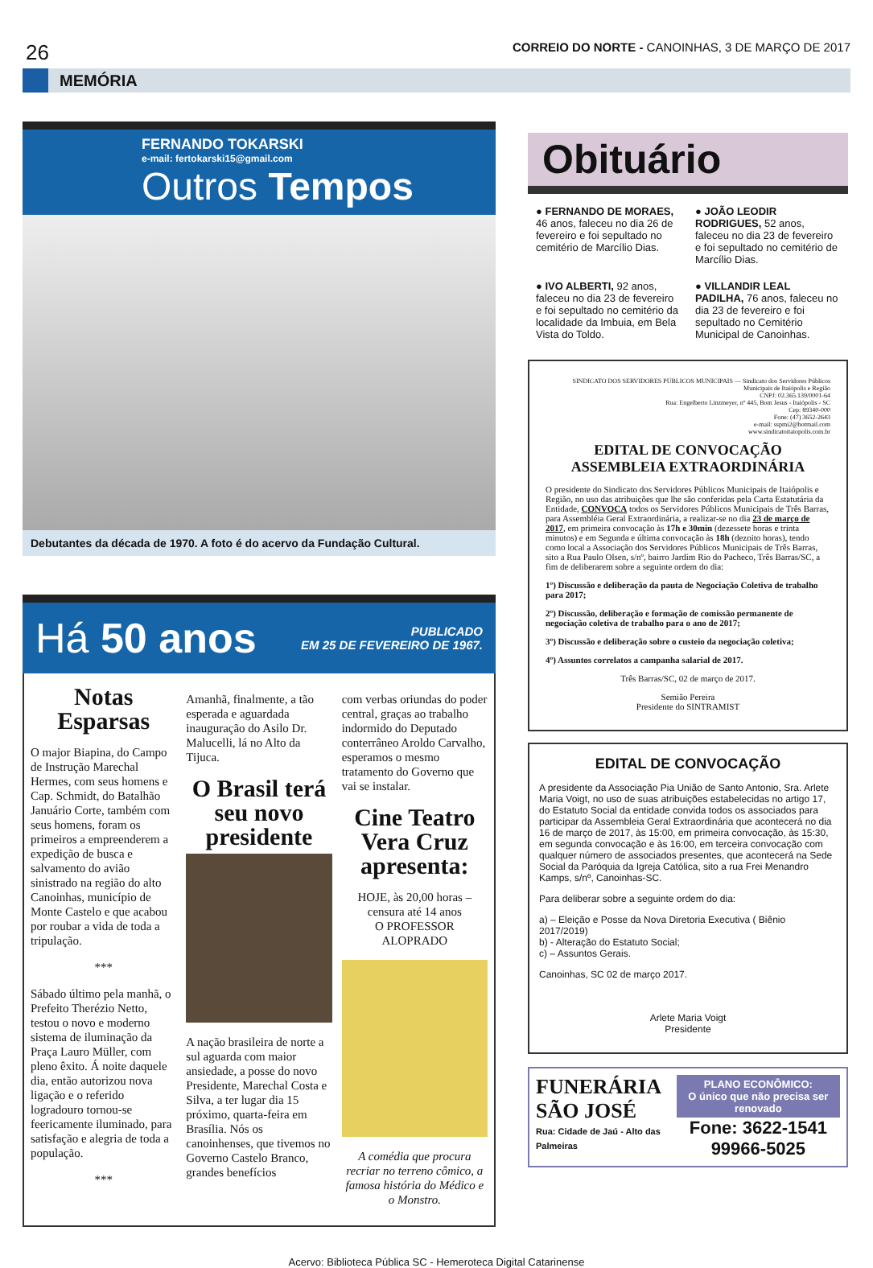26 CORREIO DO NORTE - CANOINHAS, 3 DE MARÇO DE 2017
MEMÓRIA
FERNANDO TOKARSKI
e-mail: fertokarski15@gmail.com
Outros Tempos
Debutantes da década de 1970. A foto é do acervo da Fundação Cultural.
Há 50 anos PUBLICADO
EM 25 DE FEVEREIRO DE 1967.
Notas Esparsas
O major Biapina, do Campo de Instrução Marechal Hermes, com seus homens e Cap. Schmidt, do Batalhão Januário Corte, também com seus homens, foram os primeiros a empreenderem a expedição de busca e salvamento do avião sinistrado na região do alto Canoinhas, município de Monte Castelo e que acabou por roubar a vida de toda a tripulação.
***
Sábado último pela manhã, o Prefeito Therézio Netto, testou o novo e moderno sistema de iluminação da Praça Lauro Müller, com pleno êxito. Á noite daquele dia, então autorizou nova ligação e o referido logradouro tornou-se feericamente iluminado, para satisfação e alegria de toda a população.
***
Amanhã, finalmente, a tão esperada e aguardada inauguração do Asilo Dr. Malucelli, lá no Alto da Tijuca.
O Brasil terá seu novo presidente
A nação brasileira de norte a sul aguarda com maior ansiedade, a posse do novo Presidente, Marechal Costa e Silva, a ter lugar dia 15 próximo, quarta-feira em Brasília. Nós os canoinhenses, que tivemos no Governo Castelo Branco, grandes benefícios
com verbas oriundas do poder central, graças ao trabalho indormido do Deputado conterrâneo Aroldo Carvalho, esperamos o mesmo tratamento do Governo que vai se instalar.
Cine Teatro Vera Cruz apresenta:
HOJE, às 20,00 horas – censura até 14 anos
O PROFESSOR ALOPRADO
A comédia que procura recriar no terreno cômico, a famosa história do Médico e o Monstro.
Obituário
● FERNANDO DE MORAES, 46 anos, faleceu no dia 26 de fevereiro e foi sepultado no cemitério de Marcílio Dias.
● JOÃO LEODIR RODRIGUES, 52 anos, faleceu no dia 23 de fevereiro e foi sepultado no cemitério de Marcílio Dias.
● IVO ALBERTI, 92 anos, faleceu no dia 23 de fevereiro e foi sepultado no cemitério da localidade da Imbuia, em Bela Vista do Toldo.
● VILLANDIR LEAL PADILHA, 76 anos, faleceu no dia 23 de fevereiro e foi sepultado no Cemitério Municipal de Canoinhas.
SINDICATO DOS SERVIDORES PÚBLICOS MUNICIPAIS — Sindicato dos Servidores Públicos Municipais de Itaiópolis e Região
CNPJ: 02.365.139/0001-64
Rua: Engelberto Linzmeyer, nº 445, Bom Jesus - Itaiópolis - SC
Cep: 89340-000
Fone: (47) 3652-2643
e-mail: sspmi2@hotmail.com
www.sindicatoitaiopolis.com.br
EDITAL DE CONVOCAÇÃO
ASSEMBLEIA EXTRAORDINÁRIA
O presidente do Sindicato dos Servidores Públicos Municipais de Itaiópolis e Região, no uso das atribuições que lhe são conferidas pela Carta Estatutária da Entidade, CONVOCA todos os Servidores Públicos Municipais de Três Barras, para Assembléia Geral Extraordinária, a realizar-se no dia 23 de março de 2017, em primeira convocação às 17h e 30min (dezessete horas e trinta minutos) e em Segunda e última convocação às 18h (dezoito horas), tendo como local a Associação dos Servidores Públicos Municipais de Três Barras, sito a Rua Paulo Olsen, s/nº, bairro Jardim Rio do Pacheco, Três Barras/SC, a fim de deliberarem sobre a seguinte ordem do dia:
1º) Discussão e deliberação da pauta de Negociação Coletiva de trabalho para 2017;
2º) Discussão, deliberação e formação de comissão permanente de negociação coletiva de trabalho para o ano de 2017;
3º) Discussão e deliberação sobre o custeio da negociação coletiva;
4º) Assuntos correlatos a campanha salarial de 2017.
Três Barras/SC, 02 de março de 2017.
Semião Pereira
Presidente do SINTRAMIST
EDITAL DE CONVOCAÇÃO
A presidente da Associação Pia União de Santo Antonio, Sra. Arlete Maria Voigt, no uso de suas atribuições estabelecidas no artigo 17, do Estatuto Social da entidade convida todos os associados para participar da Assembleia Geral Extraordinária que acontecerá no dia 16 de março de 2017, às 15:00, em primeira convocação, às 15:30, em segunda convocação e às 16:00, em terceira convocação com qualquer número de associados presentes, que acontecerá na Sede Social da Paróquia da Igreja Católica, sito a rua Frei Menandro Kamps, s/nº, Canoinhas-SC.
Para deliberar sobre a seguinte ordem do dia:
a) – Eleição e Posse da Nova Diretoria Executiva ( Biênio 2017/2019)
b) - Alteração do Estatuto Social;
c) – Assuntos Gerais.
Canoinhas, SC 02 de março 2017.
Arlete Maria Voigt
Presidente
FUNERÁRIA
SÃO JOSÉ
Rua: Cidade de Jaú - Alto das Palmeiras
PLANO ECONÔMICO:
O único que não precisa ser renovado
Fone: 3622-1541
99966-5025
Acervo: Biblioteca Pública SC - Hemeroteca Digital Catarinense